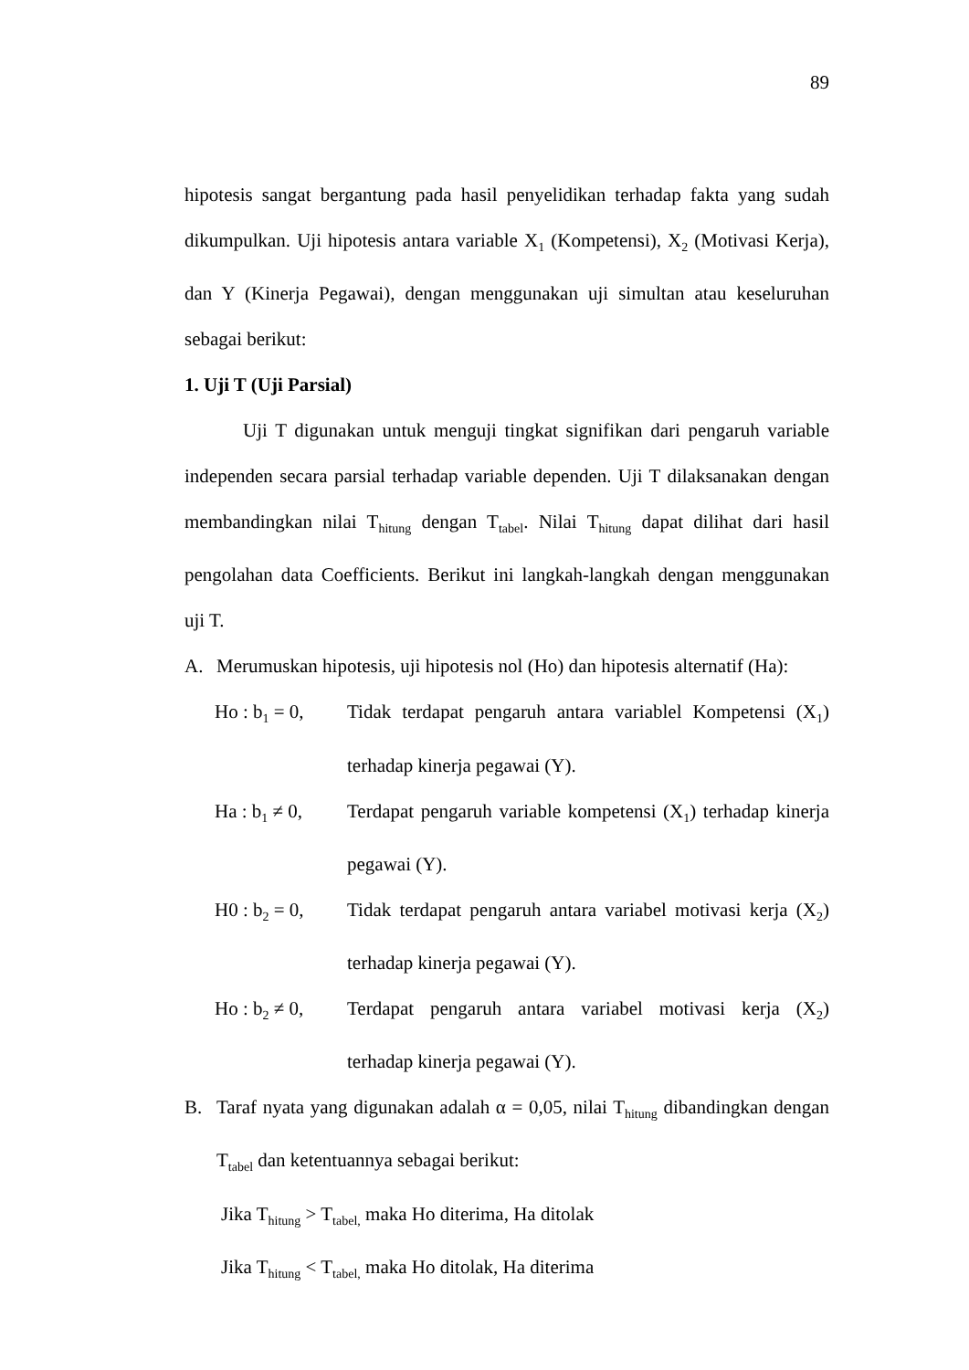89
hipotesis sangat bergantung pada hasil penyelidikan terhadap fakta yang sudah dikumpulkan. Uji hipotesis antara variable X<sub>1</sub> (Kompetensi), X<sub>2</sub> (Motivasi Kerja), dan Y (Kinerja Pegawai), dengan menggunakan uji simultan atau keseluruhan sebagai berikut:
1. Uji T (Uji Parsial)
Uji T digunakan untuk menguji tingkat signifikan dari pengaruh variable independen secara parsial terhadap variable dependen. Uji T dilaksanakan dengan membandingkan nilai T<sub>hitung</sub> dengan T<sub>tabel</sub>. Nilai T<sub>hitung</sub> dapat dilihat dari hasil pengolahan data Coefficients. Berikut ini langkah-langkah dengan menggunakan uji T.
A. Merumuskan hipotesis, uji hipotesis nol (Ho) dan hipotesis alternatif (Ha):
Ho : b<sub>1</sub> = 0, Tidak terdapat pengaruh antara variablel Kompetensi (X<sub>1</sub>) terhadap kinerja pegawai (Y).
Ha : b<sub>1</sub> ≠ 0, Terdapat pengaruh variable kompetensi (X<sub>1</sub>) terhadap kinerja pegawai (Y).
H0 : b<sub>2</sub> = 0, Tidak terdapat pengaruh antara variabel motivasi kerja (X<sub>2</sub>) terhadap kinerja pegawai (Y).
Ho : b<sub>2</sub> ≠ 0, Terdapat pengaruh antara variabel motivasi kerja (X<sub>2</sub>) terhadap kinerja pegawai (Y).
B. Taraf nyata yang digunakan adalah α = 0,05, nilai T<sub>hitung</sub> dibandingkan dengan T<sub>tabel</sub> dan ketentuannya sebagai berikut:
Jika T<sub>hitung</sub> > T<sub>tabel,</sub> maka Ho diterima, Ha ditolak
Jika T<sub>hitung</sub> < T<sub>tabel,</sub> maka Ho ditolak, Ha diterima